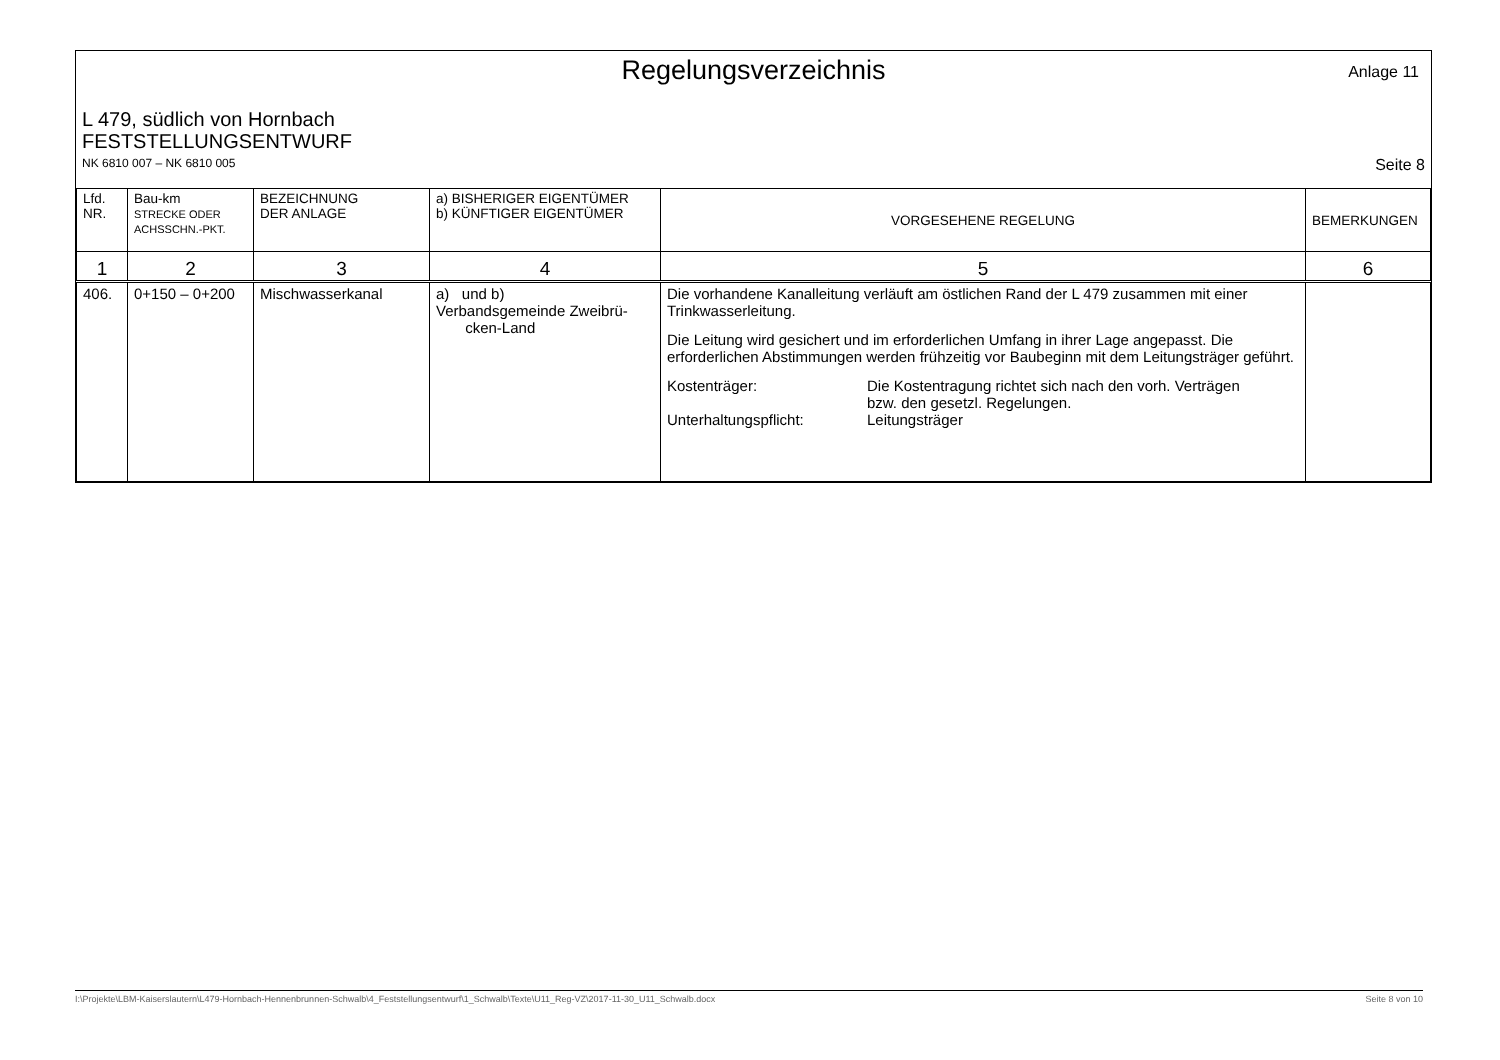Regelungsverzeichnis
Anlage 11
L 479, südlich von Hornbach
FESTSTELLUNGSENTWURF
NK 6810 007 – NK 6810 005 Seite 8
| Lfd. NR. | Bau-km STRECKE ODER ACHSSCHN.-PKT. | BEZEICHNUNG DER ANLAGE | a) BISHERIGER EIGENTÜMER b) KÜNFTIGER EIGENTÜMER | VORGESEHENE REGELUNG | BEMERKUNGEN |
| --- | --- | --- | --- | --- | --- |
| 1 | 2 | 3 | 4 | 5 | 6 |
| 406. | 0+150 – 0+200 | Mischwasserkanal | a) und b) Verbandsgemeinde Zweibrü- cken-Land | Die vorhandene Kanalleitung verläuft am östlichen Rand der L 479 zusammen mit einer Trinkwasserleitung. Die Leitung wird gesichert und im erforderlichen Umfang in ihrer Lage angepasst. Die erforderlichen Abstimmungen werden frühzeitig vor Baubeginn mit dem Leitungsträger geführt. Kostenträger: Die Kostentragung richtet sich nach den vorh. Verträgen bzw. den gesetzl. Regelungen. Unterhaltungspflicht: Leitungsträger | |
I:\Projekte\LBM-Kaiserslautern\L479-Hornbach-Hennenbrunnen-Schwalb\4_Feststellungsentwurf\1_Schwalb\Texte\U11_Reg-VZ\2017-11-30_U11_Schwalb.docx Seite 8 von 10